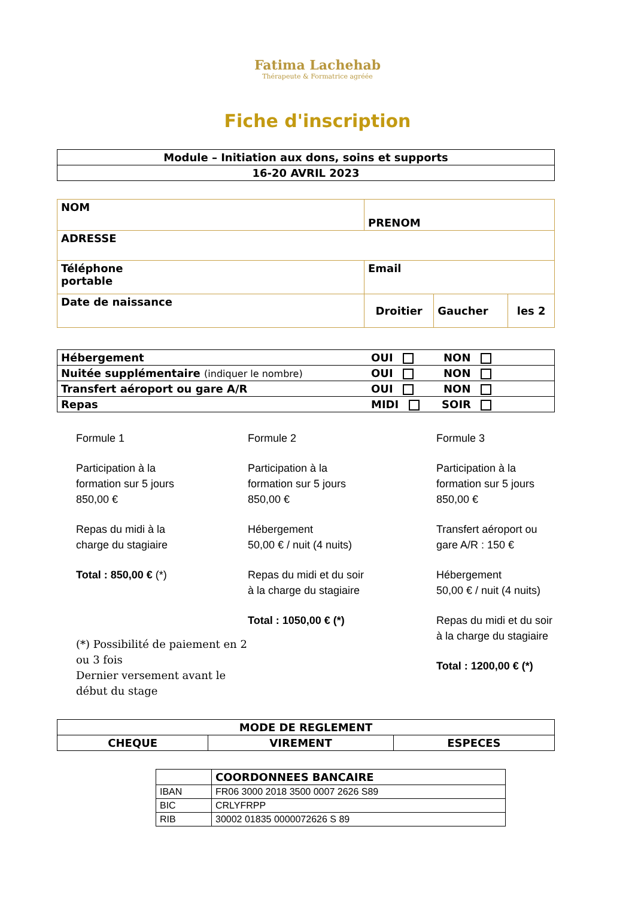Fatima Lachehab
Thérapeute & Formatrice agréée
Fiche d'inscription
| Module – Initiation aux dons, soins et supports |
| 16-20 AVRIL 2023 |
| NOM | PRENOM | | |
| ADRESSE | | | |
| Téléphone portable | Email | | |
| Date de naissance | Droitier | Gaucher | les 2 |
| Hébergement | OUI NON |
| Nuitée supplémentaire (indiquer le nombre) | OUI NON |
| Transfert aéroport ou gare A/R | OUI NON |
| Repas | MIDI SOIR |
Formule 1
Participation à la
formation sur 5 jours
850,00 €
Repas du midi à la
charge du stagiaire
Total : 850,00 € (*)
(*) Possibilité de paiement en 2 ou 3 fois
Dernier versement avant le début du stage
Formule 2
Participation à la
formation sur 5 jours
850,00 €
Hébergement
50,00 € / nuit (4 nuits)
Repas du midi et du soir
à la charge du stagiaire
Total : 1050,00 € (*)
Formule 3
Participation à la
formation sur 5 jours
850,00 €
Transfert aéroport ou
gare A/R : 150 €
Hébergement
50,00 € / nuit (4 nuits)
Repas du midi et du soir
à la charge du stagiaire
Total : 1200,00 € (*)
| MODE DE REGLEMENT | | |
| CHEQUE | VIREMENT | ESPECES |
| | COORDONNEES BANCAIRE |
| IBAN | FR06 3000 2018 3500 0007 2626 S89 |
| BIC | CRLYFRPP |
| RIB | 30002 01835 0000072626 S 89 |